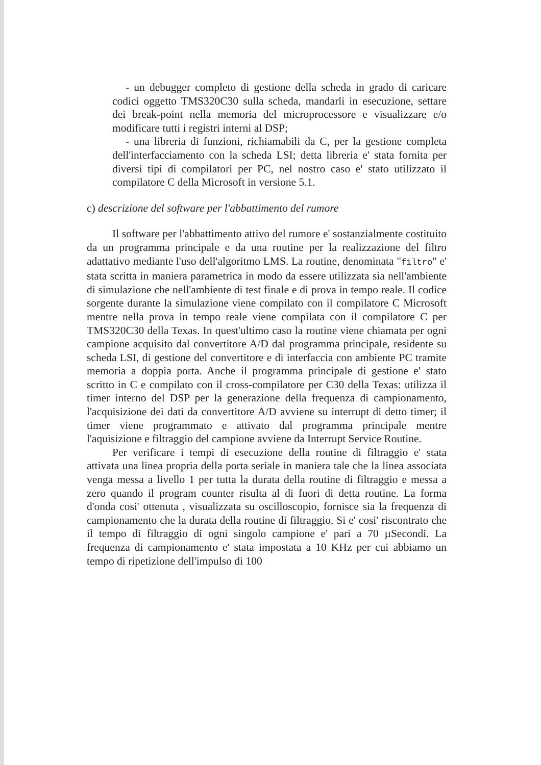- un debugger completo di gestione della scheda in grado di caricare codici oggetto TMS320C30 sulla scheda, mandarli in esecuzione, settare dei break-point nella memoria del microprocessore e visualizzare e/o modificare tutti i registri interni al DSP;
- una libreria di funzioni, richiamabili da C, per la gestione completa dell'interfacciamento con la scheda LSI; detta libreria e' stata fornita per diversi tipi di compilatori per PC, nel nostro caso e' stato utilizzato il compilatore C della Microsoft in versione 5.1.
c) descrizione del software per l'abbattimento del rumore
Il software per l'abbattimento attivo del rumore e' sostanzialmente costituito da un programma principale e da una routine per la realizzazione del filtro adattativo mediante l'uso dell'algoritmo LMS. La routine, denominata "filtro" e' stata scritta in maniera parametrica in modo da essere utilizzata sia nell'ambiente di simulazione che nell'ambiente di test finale e di prova in tempo reale. Il codice sorgente durante la simulazione viene compilato con il compilatore C Microsoft mentre nella prova in tempo reale viene compilata con il compilatore C per TMS320C30 della Texas. In quest'ultimo caso la routine viene chiamata per ogni campione acquisito dal convertitore A/D dal programma principale, residente su scheda LSI, di gestione del convertitore e di interfaccia con ambiente PC tramite memoria a doppia porta. Anche il programma principale di gestione e' stato scritto in C e compilato con il cross-compilatore per C30 della Texas: utilizza il timer interno del DSP per la generazione della frequenza di campionamento, l'acquisizione dei dati da convertitore A/D avviene su interrupt di detto timer; il timer viene programmato e attivato dal programma principale mentre l'aquisizione e filtraggio del campione avviene da Interrupt Service Routine.
Per verificare i tempi di esecuzione della routine di filtraggio e' stata attivata una linea propria della porta seriale in maniera tale che la linea associata venga messa a livello 1 per tutta la durata della routine di filtraggio e messa a zero quando il program counter risulta al di fuori di detta routine. La forma d'onda cosi' ottenuta , visualizzata su oscilloscopio, fornisce sia la frequenza di campionamento che la durata della routine di filtraggio. Si e' cosi' riscontrato che il tempo di filtraggio di ogni singolo campione e' pari a 70 µSecondi. La frequenza di campionamento e' stata impostata a 10 KHz per cui abbiamo un tempo di ripetizione dell'impulso di 100